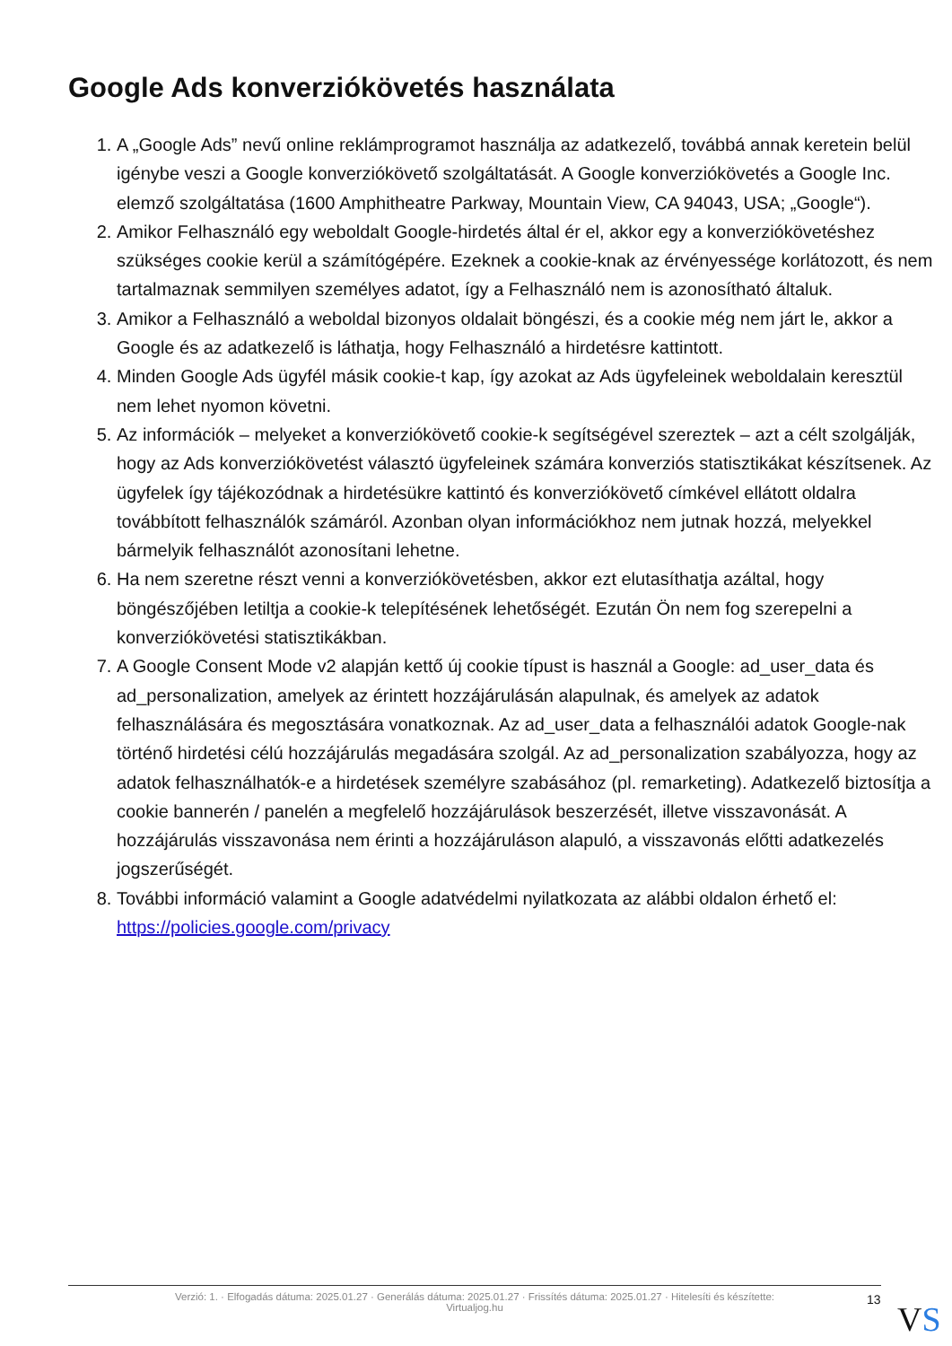Google Ads konverziókövetés használata
1. A „Google Ads” nevű online reklámprogramot használja az adatkezelő, továbbá annak keretein belül igénybe veszi a Google konverziókövető szolgáltatását. A Google konverziókövetés a Google Inc. elemző szolgáltatása (1600 Amphitheatre Parkway, Mountain View, CA 94043, USA; „Google“).
2. Amikor Felhasználó egy weboldalt Google-hirdetés által ér el, akkor egy a konverziókövetéshez szükséges cookie kerül a számítógépére. Ezeknek a cookie-knak az érvényessége korlátozott, és nem tartalmaznak semmilyen személyes adatot, így a Felhasználó nem is azonosítható általuk.
3. Amikor a Felhasználó a weboldal bizonyos oldalait böngészi, és a cookie még nem járt le, akkor a Google és az adatkezelő is láthatja, hogy Felhasználó a hirdetésre kattintott.
4. Minden Google Ads ügyfél másik cookie-t kap, így azokat az Ads ügyfeleinek weboldalain keresztül nem lehet nyomon követni.
5. Az információk – melyeket a konverziókövető cookie-k segítségével szereztek – azt a célt szolgálják, hogy az Ads konverziókövetést választó ügyfeleinek számára konverziós statisztikákat készítsenek. Az ügyfelek így tájékozódnak a hirdetésükre kattintó és konverziókövető címkével ellátott oldalra továbbított felhasználók számáról. Azonban olyan információkhoz nem jutnak hozzá, melyekkel bármelyik felhasználót azonosítani lehetne.
6. Ha nem szeretne részt venni a konverziókövetésben, akkor ezt elutasíthatja azáltal, hogy böngészőjében letiltja a cookie-k telepítésének lehetőségét. Ezután Ön nem fog szerepelni a konverziókövetési statisztikákban.
7. A Google Consent Mode v2 alapján kettő új cookie típust is használ a Google: ad_user_data és ad_personalization, amelyek az érintett hozzájárulásán alapulnak, és amelyek az adatok felhasználására és megosztására vonatkoznak. Az ad_user_data a felhasználói adatok Google-nak történő hirdetési célú hozzájárulás megadására szolgál. Az ad_personalization szabályozza, hogy az adatok felhasználhatók-e a hirdetések személyre szabásához (pl. remarketing). Adatkezelő biztosítja a cookie bannerén / panelén a megfelelő hozzájárulások beszerzését, illetve visszavonását. A hozzájárulás visszavonása nem érinti a hozzájáruláson alapuló, a visszavonás előtti adatkezelés jogszerűségét.
8. További információ valamint a Google adatvédelmi nyilatkozata az alábbi oldalon érhető el: https://policies.google.com/privacy
Verzió: 1. · Elfogadás dátuma: 2025.01.27 · Generálás dátuma: 2025.01.27 · Frissítés dátuma: 2025.01.27 · Hitelesíti és készítette:
Virtualjog.hu
13 VS